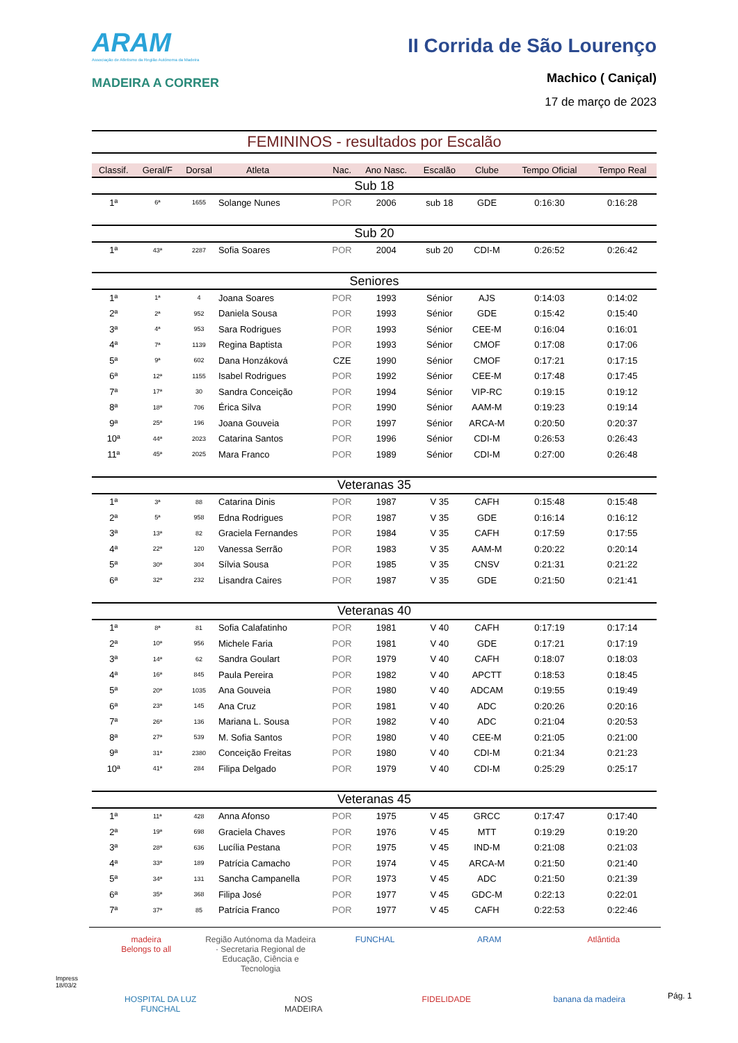ARAM
Associação de Atletismo da Região Autónoma da Madeira
MADEIRA A CORRER
II Corrida de São Lourenço
Machico ( Caniçal)
17 de março de 2023
FEMININOS - resultados por Escalão
| Classif. | Geral/F | Dorsal | Atleta | Nac. | Ano Nasc. | Escalão | Clube | Tempo Oficial | Tempo Real |
| --- | --- | --- | --- | --- | --- | --- | --- | --- | --- |
| Sub 18 | | | | | | | | | |
| 1ª | 6ª | 1655 | Solange Nunes | POR | 2006 | sub 18 | GDE | 0:16:30 | 0:16:28 |
| Sub 20 | | | | | | | | | |
| 1ª | 43ª | 2287 | Sofia Soares | POR | 2004 | sub 20 | CDI-M | 0:26:52 | 0:26:42 |
| Seniores | | | | | | | | | |
| 1ª | 1ª | 4 | Joana Soares | POR | 1993 | Sénior | AJS | 0:14:03 | 0:14:02 |
| 2ª | 2ª | 952 | Daniela Sousa | POR | 1993 | Sénior | GDE | 0:15:42 | 0:15:40 |
| 3ª | 4ª | 953 | Sara Rodrigues | POR | 1993 | Sénior | CEE-M | 0:16:04 | 0:16:01 |
| 4ª | 7ª | 1139 | Regina Baptista | POR | 1993 | Sénior | CMOF | 0:17:08 | 0:17:06 |
| 5ª | 9ª | 602 | Dana Honzáková | CZE | 1990 | Sénior | CMOF | 0:17:21 | 0:17:15 |
| 6ª | 12ª | 1155 | Isabel Rodrigues | POR | 1992 | Sénior | CEE-M | 0:17:48 | 0:17:45 |
| 7ª | 17ª | 30 | Sandra Conceição | POR | 1994 | Sénior | VIP-RC | 0:19:15 | 0:19:12 |
| 8ª | 18ª | 706 | Érica Silva | POR | 1990 | Sénior | AAM-M | 0:19:23 | 0:19:14 |
| 9ª | 25ª | 196 | Joana Gouveia | POR | 1997 | Sénior | ARCA-M | 0:20:50 | 0:20:37 |
| 10ª | 44ª | 2023 | Catarina Santos | POR | 1996 | Sénior | CDI-M | 0:26:53 | 0:26:43 |
| 11ª | 45ª | 2025 | Mara Franco | POR | 1989 | Sénior | CDI-M | 0:27:00 | 0:26:48 |
| Veteranas 35 | | | | | | | | | |
| 1ª | 3ª | 88 | Catarina Dinis | POR | 1987 | V 35 | CAFH | 0:15:48 | 0:15:48 |
| 2ª | 5ª | 958 | Edna Rodrigues | POR | 1987 | V 35 | GDE | 0:16:14 | 0:16:12 |
| 3ª | 13ª | 82 | Graciela Fernandes | POR | 1984 | V 35 | CAFH | 0:17:59 | 0:17:55 |
| 4ª | 22ª | 120 | Vanessa Serrão | POR | 1983 | V 35 | AAM-M | 0:20:22 | 0:20:14 |
| 5ª | 30ª | 304 | Sílvia Sousa | POR | 1985 | V 35 | CNSV | 0:21:31 | 0:21:22 |
| 6ª | 32ª | 232 | Lisandra Caires | POR | 1987 | V 35 | GDE | 0:21:50 | 0:21:41 |
| Veteranas 40 | | | | | | | | | |
| 1ª | 8ª | 81 | Sofia Calafatinho | POR | 1981 | V 40 | CAFH | 0:17:19 | 0:17:14 |
| 2ª | 10ª | 956 | Michele Faria | POR | 1981 | V 40 | GDE | 0:17:21 | 0:17:19 |
| 3ª | 14ª | 62 | Sandra Goulart | POR | 1979 | V 40 | CAFH | 0:18:07 | 0:18:03 |
| 4ª | 16ª | 845 | Paula Pereira | POR | 1982 | V 40 | APCTT | 0:18:53 | 0:18:45 |
| 5ª | 20ª | 1035 | Ana Gouveia | POR | 1980 | V 40 | ADCAM | 0:19:55 | 0:19:49 |
| 6ª | 23ª | 145 | Ana Cruz | POR | 1981 | V 40 | ADC | 0:20:26 | 0:20:16 |
| 7ª | 26ª | 136 | Mariana L. Sousa | POR | 1982 | V 40 | ADC | 0:21:04 | 0:20:53 |
| 8ª | 27ª | 539 | M. Sofia Santos | POR | 1980 | V 40 | CEE-M | 0:21:05 | 0:21:00 |
| 9ª | 31ª | 2380 | Conceição Freitas | POR | 1980 | V 40 | CDI-M | 0:21:34 | 0:21:23 |
| 10ª | 41ª | 284 | Filipa Delgado | POR | 1979 | V 40 | CDI-M | 0:25:29 | 0:25:17 |
| Veteranas 45 | | | | | | | | | |
| 1ª | 11ª | 428 | Anna Afonso | POR | 1975 | V 45 | GRCC | 0:17:47 | 0:17:40 |
| 2ª | 19ª | 698 | Graciela Chaves | POR | 1976 | V 45 | MTT | 0:19:29 | 0:19:20 |
| 3ª | 28ª | 636 | Lucília Pestana | POR | 1975 | V 45 | IND-M | 0:21:08 | 0:21:03 |
| 4ª | 33ª | 189 | Patrícia Camacho | POR | 1974 | V 45 | ARCA-M | 0:21:50 | 0:21:40 |
| 5ª | 34ª | 131 | Sancha Campanella | POR | 1973 | V 45 | ADC | 0:21:50 | 0:21:39 |
| 6ª | 35ª | 368 | Filipa José | POR | 1977 | V 45 | GDC-M | 0:22:13 | 0:22:01 |
| 7ª | 37ª | 85 | Patrícia Franco | POR | 1977 | V 45 | CAFH | 0:22:53 | 0:22:46 |
madeira
Belongs to all Região Autónoma da Madeira · Secretaria Regional de Educação, Ciência e Tecnologia FUNCHAL ARAM Atlântida HOSPITAL DA LUZ
FUNCHAL NOS
MADEIRA FIDELIDADE banana da madeira
Impress
18/03/2
Pág. 1